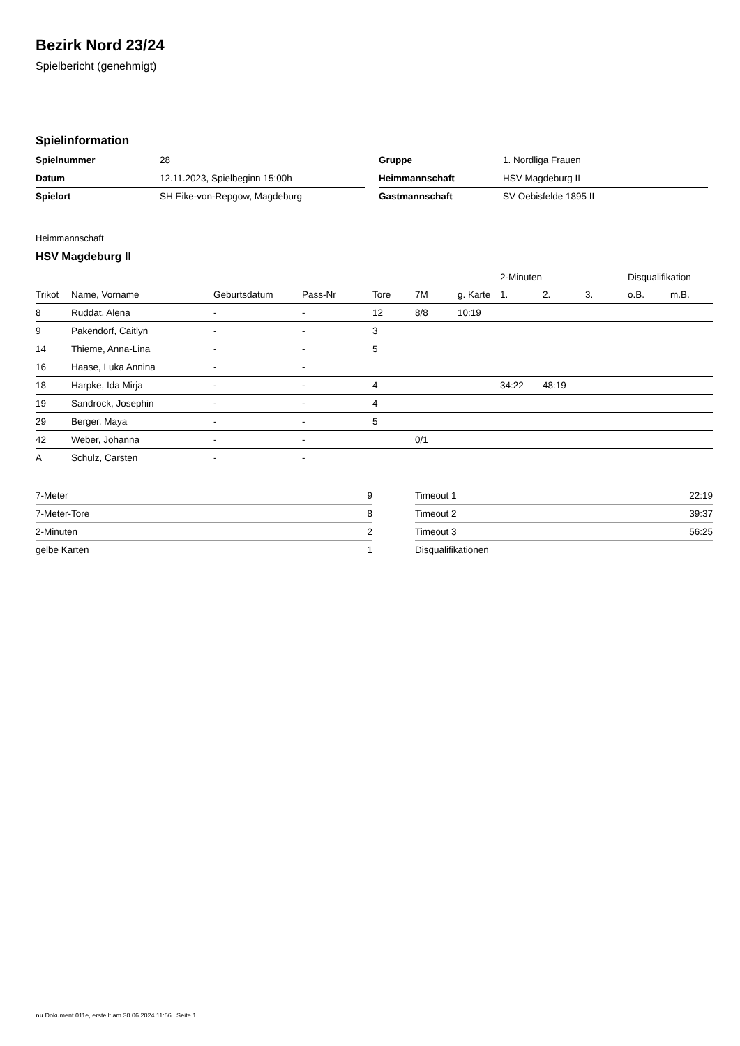Bezirk Nord 23/24
Spielbericht (genehmigt)
Spielinformation
| Spielnummer | 28 |
| Datum | 12.11.2023, Spielbeginn 15:00h |
| Spielort | SH Eike-von-Repgow, Magdeburg |
| Gruppe | 1. Nordliga Frauen |
| Heimmannschaft | HSV Magdeburg II |
| Gastmannschaft | SV Oebisfelde 1895 II |
Heimmannschaft
HSV Magdeburg II
| | | | | | | | 2-Minuten | | | Disqualifikation | |
| --- | --- | --- | --- | --- | --- | --- | --- | --- | --- | --- | --- |
| Trikot | Name, Vorname | Geburtsdatum | Pass-Nr | Tore | 7M | g. Karte | 1. | 2. | 3. | o.B. | m.B. |
| 8 | Ruddat, Alena | - | - | 12 | 8/8 | 10:19 | | | | | |
| 9 | Pakendorf, Caitlyn | - | - | 3 | | | | | | | |
| 14 | Thieme, Anna-Lina | - | - | 5 | | | | | | | |
| 16 | Haase, Luka Annina | - | - | | | | | | | | |
| 18 | Harpke, Ida Mirja | - | - | 4 | | | 34:22 | 48:19 | | | |
| 19 | Sandrock, Josephin | - | - | 4 | | | | | | | |
| 29 | Berger, Maya | - | - | 5 | | | | | | | |
| 42 | Weber, Johanna | - | - | | 0/1 | | | | | | |
| A | Schulz, Carsten | - | - | | | | | | | | |
| 7-Meter | 9 |
| 7-Meter-Tore | 8 |
| 2-Minuten | 2 |
| gelbe Karten | 1 |
| Timeout 1 | 22:19 |
| Timeout 2 | 39:37 |
| Timeout 3 | 56:25 |
| Disqualifikationen | |
nu.Dokument 011e, erstellt am 30.06.2024 11:56 | Seite 1